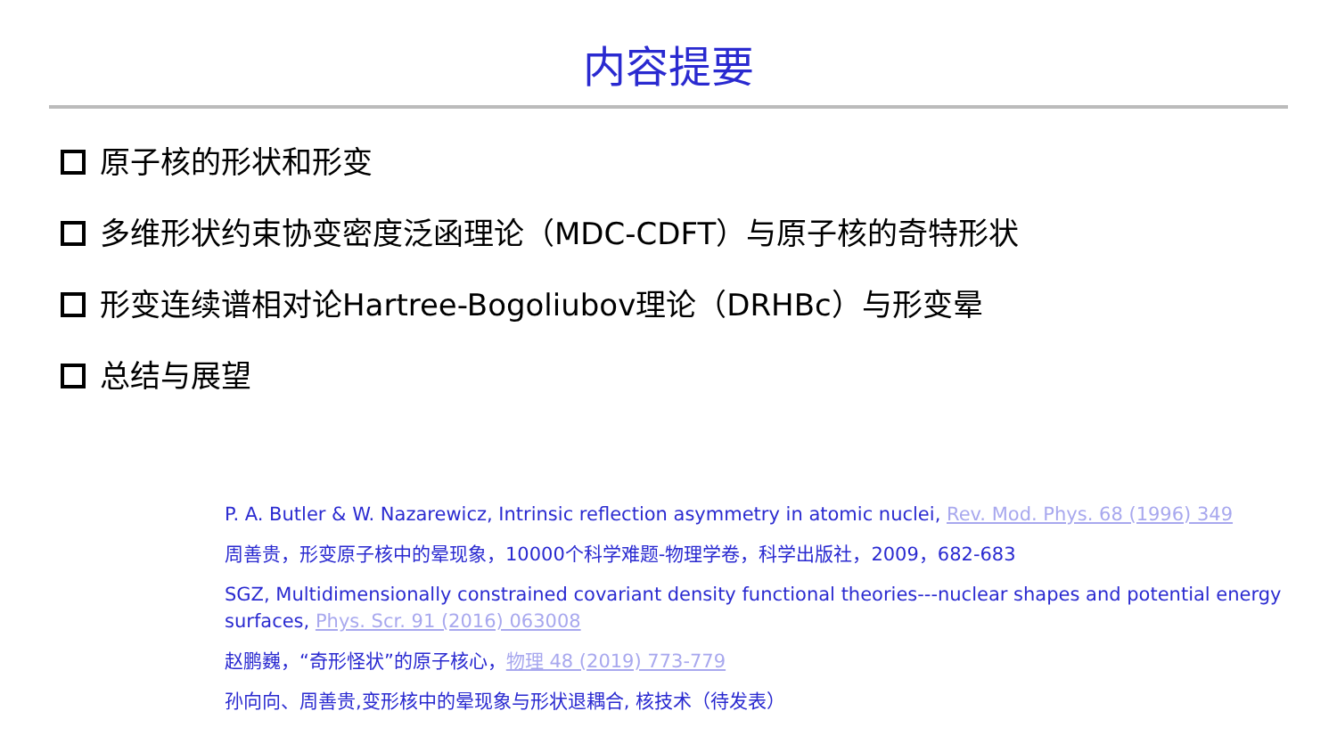内容提要
原子核的形状和形变
多维形状约束协变密度泛函理论（MDC-CDFT）与原子核的奇特形状
形变连续谱相对论Hartree-Bogoliubov理论（DRHBc）与形变晕
总结与展望
P. A. Butler & W. Nazarewicz, Intrinsic reflection asymmetry in atomic nuclei, Rev. Mod. Phys. 68 (1996) 349
周善贵，形变原子核中的晕现象，10000个科学难题-物理学卷，科学出版社，2009，682-683
SGZ, Multidimensionally constrained covariant density functional theories---nuclear shapes and potential energy surfaces, Phys. Scr. 91 (2016) 063008
赵鹏巍，“奇形怪状”的原子核心，物理 48 (2019) 773-779
孙向向、周善贵,变形核中的晕现象与形状退耦合, 核技术（待发表）